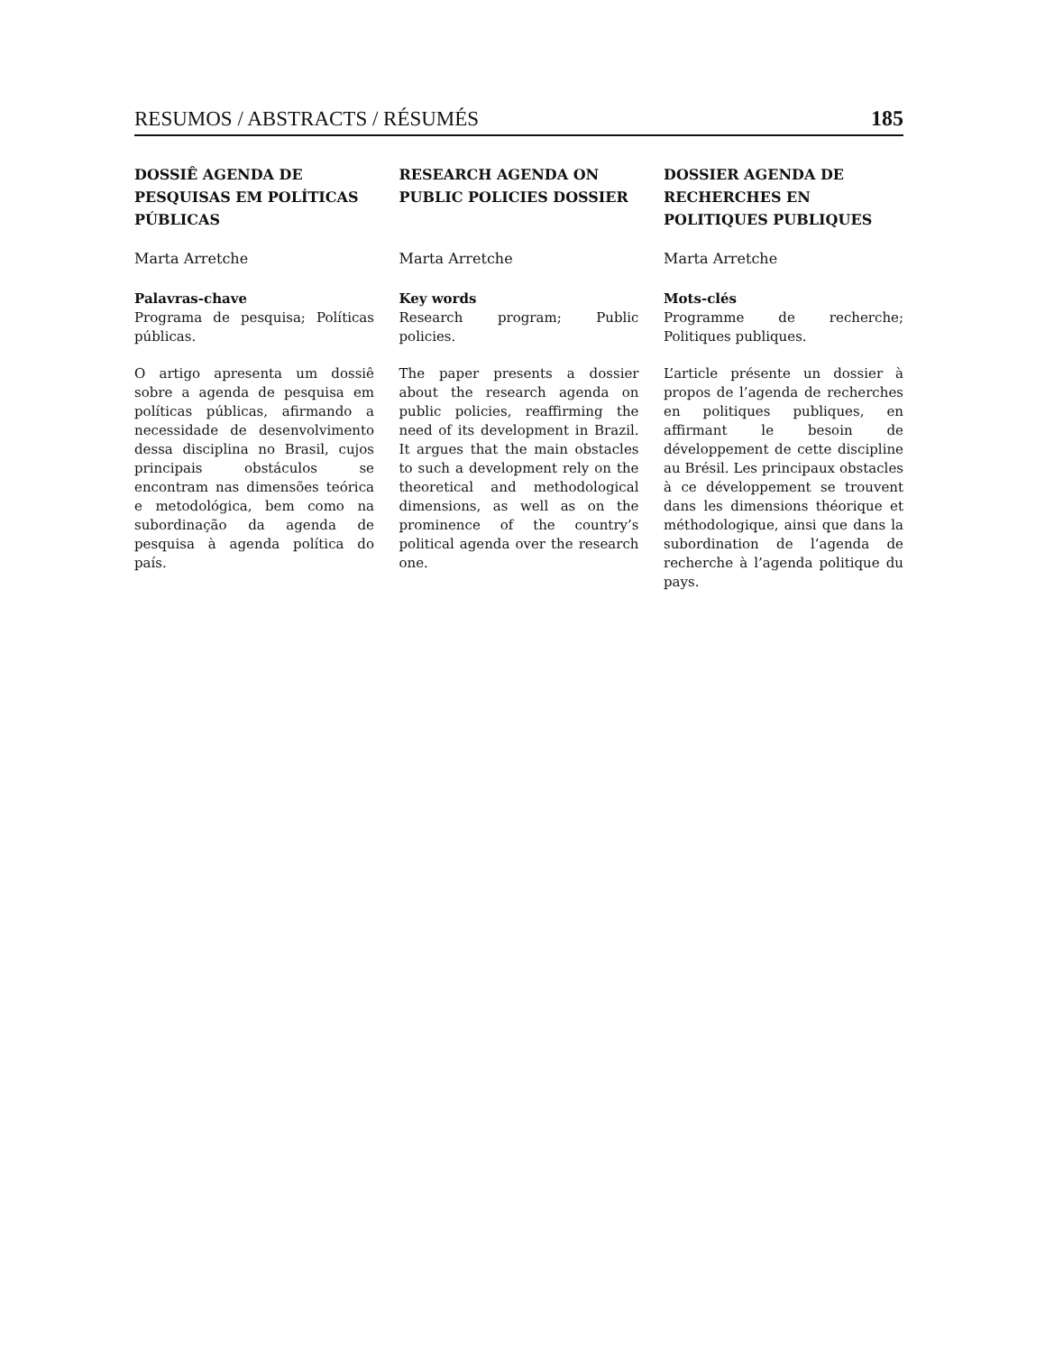RESUMOS / ABSTRACTS / RÉSUMÉS 185
DOSSIÊ AGENDA DE PESQUISAS EM POLÍTICAS PÚBLICAS
Marta Arretche
Palavras-chave
Programa de pesquisa; Políticas públicas.
O artigo apresenta um dossiê sobre a agenda de pesquisa em políticas públicas, afirmando a necessidade de desenvolvimento dessa disciplina no Brasil, cujos principais obstáculos se encontram nas dimensões teórica e metodológica, bem como na subordinação da agenda de pesquisa à agenda política do país.
RESEARCH AGENDA ON PUBLIC POLICIES DOSSIER
Marta Arretche
Key words
Research program; Public policies.
The paper presents a dossier about the research agenda on public policies, reaffirming the need of its development in Brazil. It argues that the main obstacles to such a development rely on the theoretical and methodological dimensions, as well as on the prominence of the country’s political agenda over the research one.
DOSSIER AGENDA DE RECHERCHES EN POLITIQUES PUBLIQUES
Marta Arretche
Mots-clés
Programme de recherche; Politiques publiques.
L’article présente un dossier à propos de l’agenda de recherches en politiques publiques, en affirmant le besoin de développement de cette discipline au Brésil. Les principaux obstacles à ce développement se trouvent dans les dimensions théorique et méthodologique, ainsi que dans la subordination de l’agenda de recherche à l’agenda politique du pays.